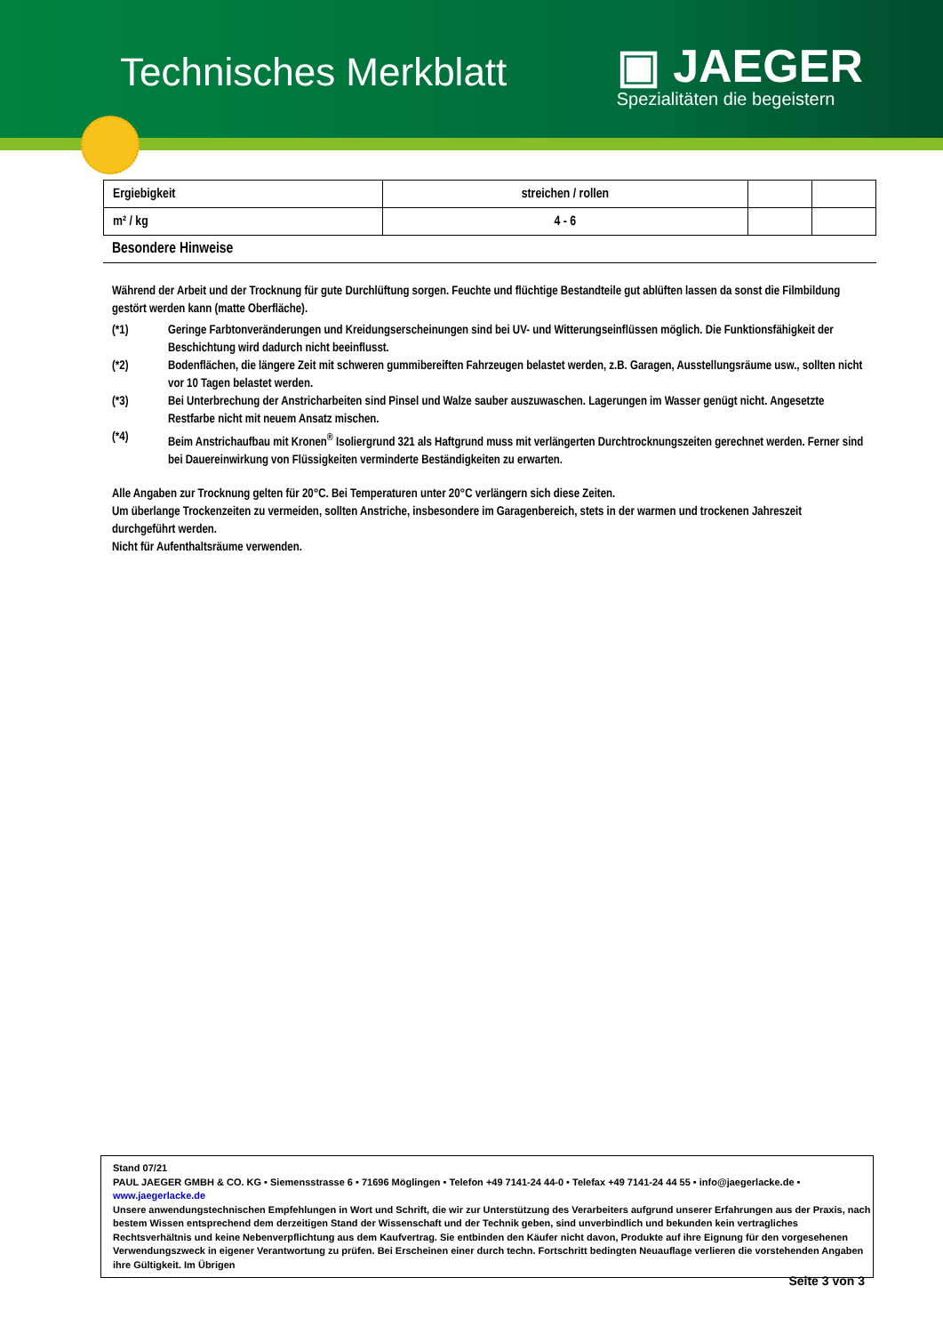Technisches Merkblatt
▣ JAEGER
Spezialitäten die begeistern
| Ergiebigkeit | streichen / rollen | | |
| m² / kg | 4 - 6 | | |
Besondere Hinweise
Während der Arbeit und der Trocknung für gute Durchlüftung sorgen. Feuchte und flüchtige Bestandteile gut ablüften lassen da sonst die Filmbildung gestört werden kann (matte Oberfläche).
(*1) Geringe Farbtonveränderungen und Kreidungserscheinungen sind bei UV- und Witterungseinflüssen möglich. Die Funktionsfähigkeit der Beschichtung wird dadurch nicht beeinflusst.
(*2) Bodenflächen, die längere Zeit mit schweren gummibereiften Fahrzeugen belastet werden, z.B. Garagen, Ausstellungsräume usw., sollten nicht vor 10 Tagen belastet werden.
(*3) Bei Unterbrechung der Anstricharbeiten sind Pinsel und Walze sauber auszuwaschen. Lagerungen im Wasser genügt nicht. Angesetzte Restfarbe nicht mit neuem Ansatz mischen.
(*4) Beim Anstrichaufbau mit Kronen<sup>®</sup> Isoliergrund 321 als Haftgrund muss mit verlängerten Durchtrocknungszeiten gerechnet werden. Ferner sind bei Dauereinwirkung von Flüssigkeiten verminderte Beständigkeiten zu erwarten.
Alle Angaben zur Trocknung gelten für 20°C. Bei Temperaturen unter 20°C verlängern sich diese Zeiten.
Um überlange Trockenzeiten zu vermeiden, sollten Anstriche, insbesondere im Garagenbereich, stets in der warmen und trockenen Jahreszeit durchgeführt werden.
Nicht für Aufenthaltsräume verwenden.
Stand 07/21
PAUL JAEGER GMBH & CO. KG • Siemensstrasse 6 • 71696 Möglingen • Telefon +49 7141-24 44-0 • Telefax +49 7141-24 44 55 • info@jaegerlacke.de •
www.jaegerlacke.de
Unsere anwendungstechnischen Empfehlungen in Wort und Schrift, die wir zur Unterstützung des Verarbeiters aufgrund unserer Erfahrungen aus der Praxis, nach bestem Wissen entsprechend dem derzeitigen Stand der Wissenschaft und der Technik geben, sind unverbindlich und bekunden kein vertragliches Rechtsverhältnis und keine Nebenverpflichtung aus dem Kaufvertrag. Sie entbinden den Käufer nicht davon, Produkte auf ihre Eignung für den vorgesehenen Verwendungszweck in eigener Verantwortung zu prüfen. Bei Erscheinen einer durch techn. Fortschritt bedingten Neuauflage verlieren die vorstehenden Angaben ihre Gültigkeit. Im Übrigen
Seite 3 von 3